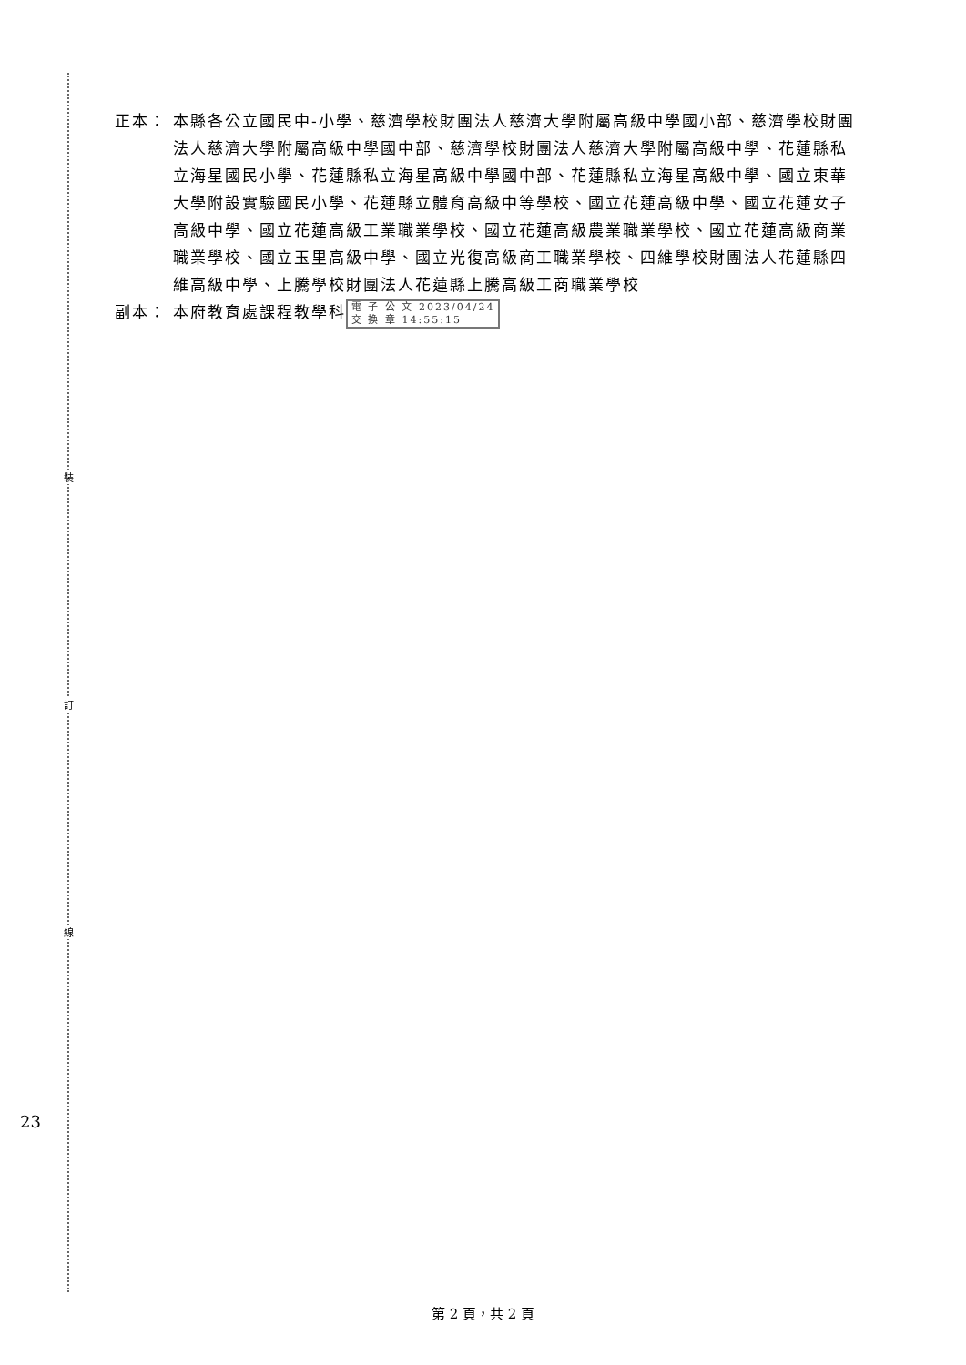裝
訂
線
23
正本： 本縣各公立國民中-小學、慈濟學校財團法人慈濟大學附屬高級中學國小部、慈濟學校財團法人慈濟大學附屬高級中學國中部、慈濟學校財團法人慈濟大學附屬高級中學、花蓮縣私立海星國民小學、花蓮縣私立海星高級中學國中部、花蓮縣私立海星高級中學、國立東華大學附設實驗國民小學、花蓮縣立體育高級中等學校、國立花蓮高級中學、國立花蓮女子高級中學、國立花蓮高級工業職業學校、國立花蓮高級農業職業學校、國立花蓮高級商業職業學校、國立玉里高級中學、國立光復高級商工職業學校、四維學校財團法人花蓮縣四維高級中學、上騰學校財團法人花蓮縣上騰高級工商職業學校
副本： 本府教育處課程教學科 電 子 公 文 2023/04/24
交 換 章 14:55:15
第 2 頁，共 2 頁